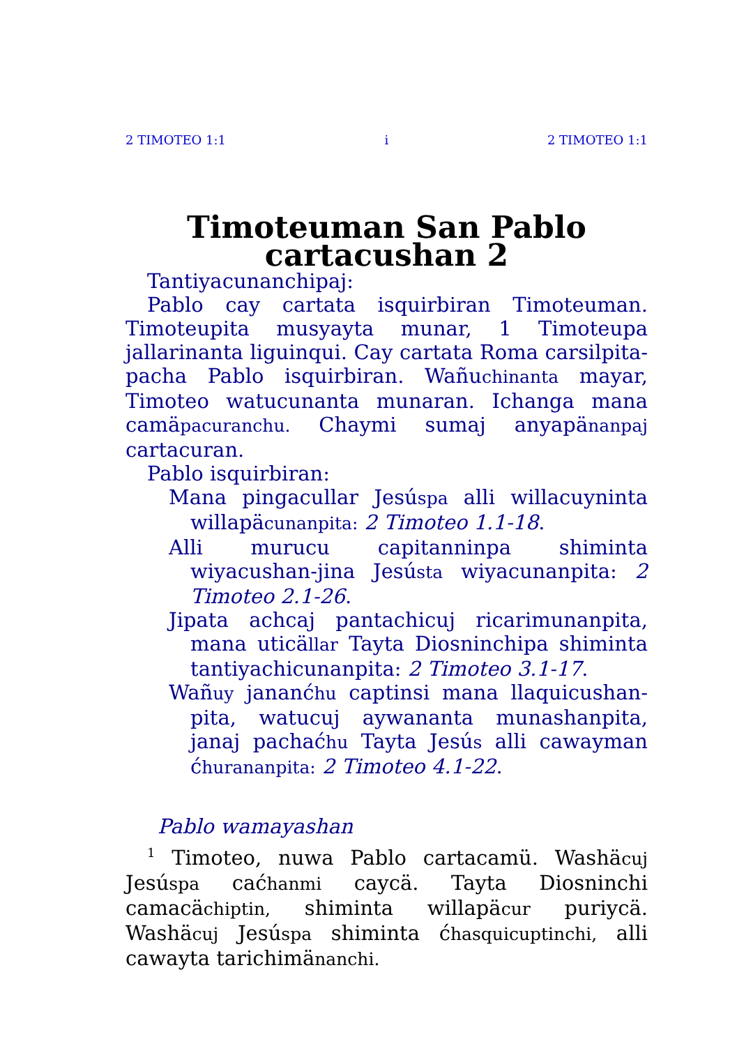2 TIMOTEO 1:1 i 2 TIMOTEO 1:1
Timoteuman San Pablo cartacushan 2
Tantiyacunanchipaj:
Pablo cay cartata isquirbiran Timoteuman. Timoteupita musyayta munar, 1 Timoteupa jallarinanta liguinqui. Cay cartata Roma carsilpita-pacha Pablo isquirbiran. Wañuchinanta mayar, Timoteo watucunanta munaran. Ichanga mana camäpacuranchu. Chaymi sumaj anyapänanpaj cartacuran.
Pablo isquirbiran:
Mana pingacullar Jesúspa alli willacuyninta willapäcunanpita: 2 Timoteo 1.1-18.
Alli murucu capitanninpa shiminta wiyacushan-jina Jesústa wiyacunanpita: 2 Timoteo 2.1-26.
Jipata achcaj pantachicuj ricarimunanpita, mana uticällar Tayta Diosninchipa shiminta tantiyachicunanpita: 2 Timoteo 3.1-17.
Wañuy jananćhu captinsi mana llaquicushan-pita, watucuj aywananta munashanpita, janaj pachaćhu Tayta Jesús alli cawayman ćhurananpita: 2 Timoteo 4.1-22.
Pablo wamayashan
<sup>1</sup> Timoteo, nuwa Pablo cartacamü. Washäcuj Jesúspa caćhanmi caycä. Tayta Diosninchi camacächiptin, shiminta willapäcur puriycä. Washäcuj Jesúspa shiminta ćhasquicuptinchi, alli cawayta tarichimänanchi.